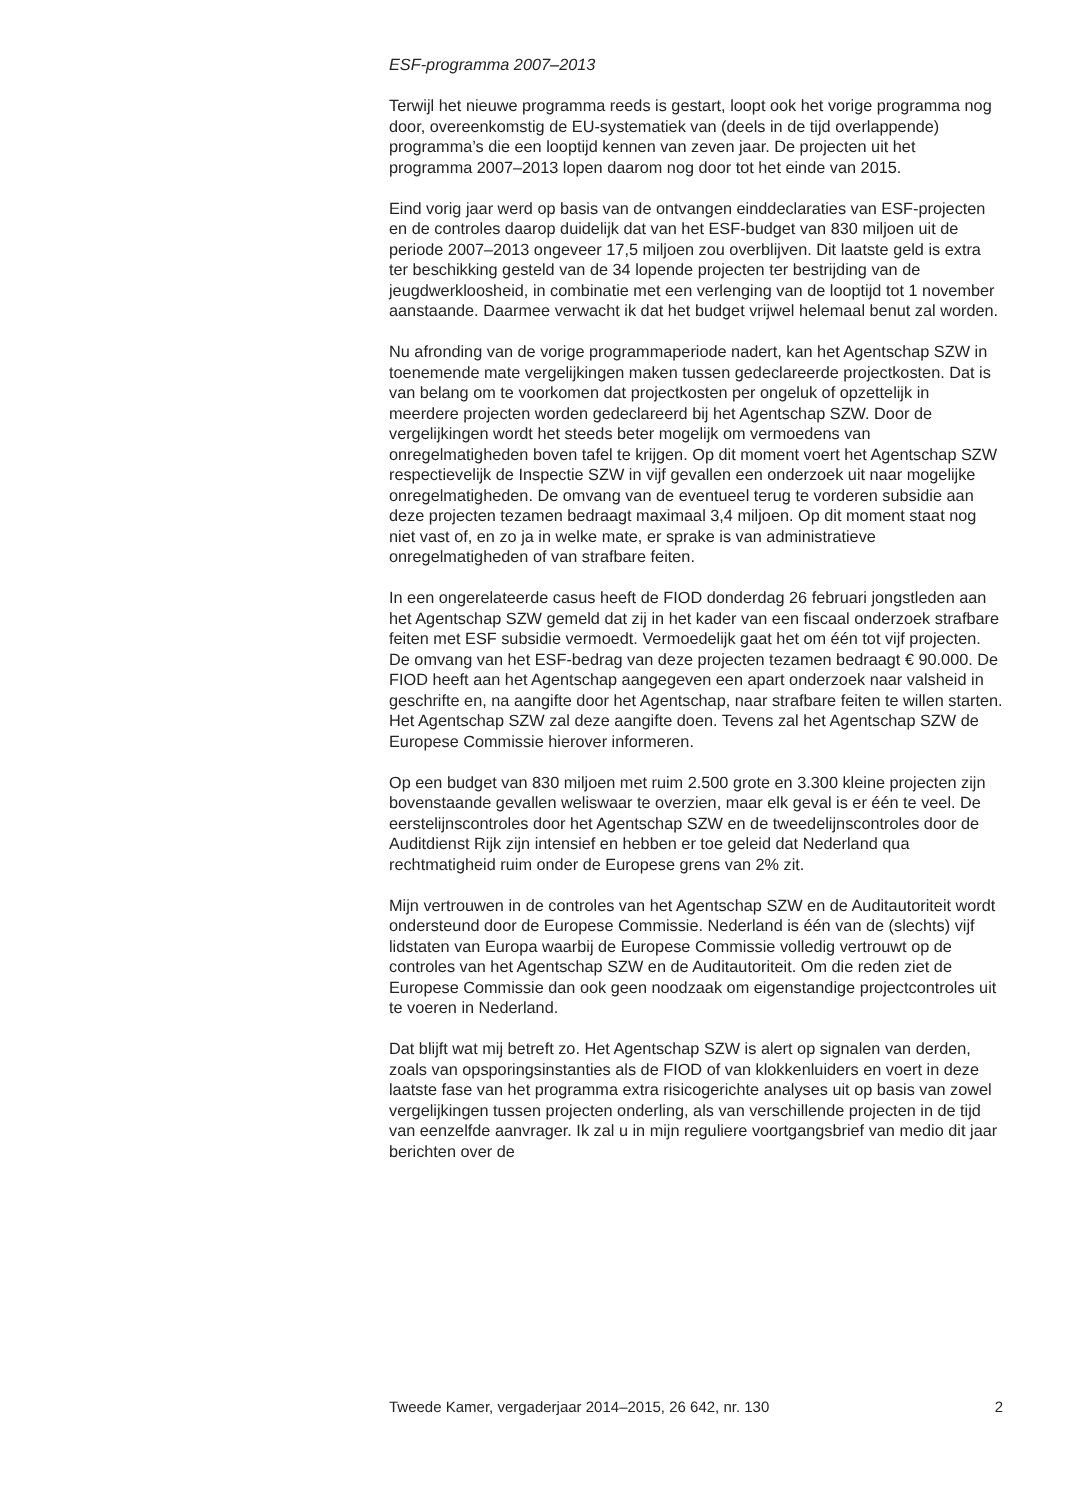ESF-programma 2007–2013
Terwijl het nieuwe programma reeds is gestart, loopt ook het vorige programma nog door, overeenkomstig de EU-systematiek van (deels in de tijd overlappende) programma’s die een looptijd kennen van zeven jaar. De projecten uit het programma 2007–2013 lopen daarom nog door tot het einde van 2015.
Eind vorig jaar werd op basis van de ontvangen einddeclaraties van ESF-projecten en de controles daarop duidelijk dat van het ESF-budget van 830 miljoen uit de periode 2007–2013 ongeveer 17,5 miljoen zou overblijven. Dit laatste geld is extra ter beschikking gesteld van de 34 lopende projecten ter bestrijding van de jeugdwerkloosheid, in combinatie met een verlenging van de looptijd tot 1 november aanstaande. Daarmee verwacht ik dat het budget vrijwel helemaal benut zal worden.
Nu afronding van de vorige programmaperiode nadert, kan het Agentschap SZW in toenemende mate vergelijkingen maken tussen gedeclareerde projectkosten. Dat is van belang om te voorkomen dat projectkosten per ongeluk of opzettelijk in meerdere projecten worden gedeclareerd bij het Agentschap SZW. Door de vergelijkingen wordt het steeds beter mogelijk om vermoedens van onregelmatigheden boven tafel te krijgen. Op dit moment voert het Agentschap SZW respectievelijk de Inspectie SZW in vijf gevallen een onderzoek uit naar mogelijke onregelmatigheden. De omvang van de eventueel terug te vorderen subsidie aan deze projecten tezamen bedraagt maximaal 3,4 miljoen. Op dit moment staat nog niet vast of, en zo ja in welke mate, er sprake is van administratieve onregelmatigheden of van strafbare feiten.
In een ongerelateerde casus heeft de FIOD donderdag 26 februari jongstleden aan het Agentschap SZW gemeld dat zij in het kader van een fiscaal onderzoek strafbare feiten met ESF subsidie vermoedt. Vermoedelijk gaat het om één tot vijf projecten. De omvang van het ESF-bedrag van deze projecten tezamen bedraagt € 90.000. De FIOD heeft aan het Agentschap aangegeven een apart onderzoek naar valsheid in geschrifte en, na aangifte door het Agentschap, naar strafbare feiten te willen starten. Het Agentschap SZW zal deze aangifte doen. Tevens zal het Agentschap SZW de Europese Commissie hierover informeren.
Op een budget van 830 miljoen met ruim 2.500 grote en 3.300 kleine projecten zijn bovenstaande gevallen weliswaar te overzien, maar elk geval is er één te veel. De eerstelijnscontroles door het Agentschap SZW en de tweedelijnscontroles door de Auditdienst Rijk zijn intensief en hebben er toe geleid dat Nederland qua rechtmatigheid ruim onder de Europese grens van 2% zit.
Mijn vertrouwen in de controles van het Agentschap SZW en de Auditautoriteit wordt ondersteund door de Europese Commissie. Nederland is één van de (slechts) vijf lidstaten van Europa waarbij de Europese Commissie volledig vertrouwt op de controles van het Agentschap SZW en de Auditautoriteit. Om die reden ziet de Europese Commissie dan ook geen noodzaak om eigenstandige projectcontroles uit te voeren in Nederland.
Dat blijft wat mij betreft zo. Het Agentschap SZW is alert op signalen van derden, zoals van opsporingsinstanties als de FIOD of van klokkenluiders en voert in deze laatste fase van het programma extra risicogerichte analyses uit op basis van zowel vergelijkingen tussen projecten onderling, als van verschillende projecten in de tijd van eenzelfde aanvrager. Ik zal u in mijn reguliere voortgangsbrief van medio dit jaar berichten over de
Tweede Kamer, vergaderjaar 2014–2015, 26 642, nr. 130 2